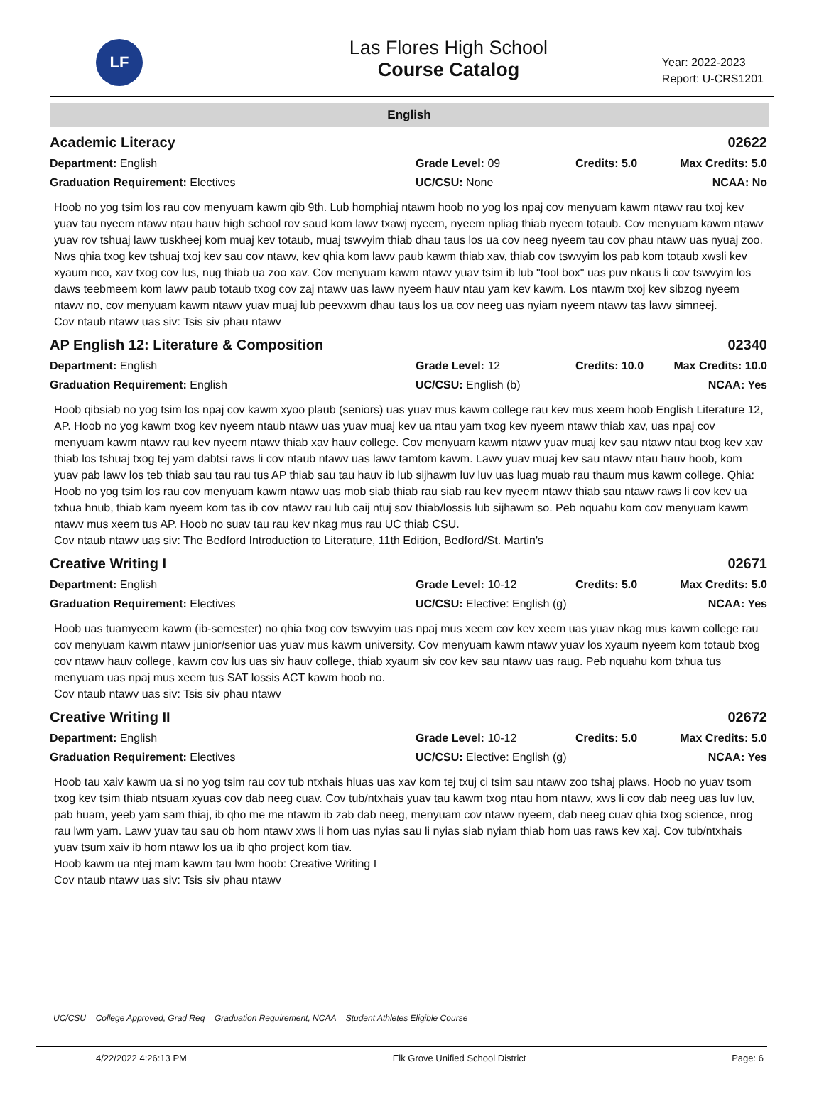LF
Las Flores High School
Course Catalog
Year: 2022-2023
Report: U-CRS1201
English
Academic Literacy 02622
Department: English
Graduation Requirement: Electives
Grade Level: 09
UC/CSU: None
Credits: 5.0
Max Credits: 5.0
NCAA: No
Hoob no yog tsim los rau cov menyuam kawm qib 9th. Lub homphiaj ntawm hoob no yog los npaj cov menyuam kawm ntawv rau txoj kev yuav tau nyeem ntawv ntau hauv high school rov saud kom lawv txawj nyeem, nyeem npliag thiab nyeem totaub. Cov menyuam kawm ntawv yuav rov tshuaj lawv tuskheej kom muaj kev totaub, muaj tswvyim thiab dhau taus los ua cov neeg nyeem tau cov phau ntawv uas nyuaj zoo. Nws qhia txog kev tshuaj txoj kev sau cov ntawv, kev qhia kom lawv paub kawm thiab xav, thiab cov tswvyim los pab kom totaub xwsli kev xyaum nco, xav txog cov lus, nug thiab ua zoo xav. Cov menyuam kawm ntawv yuav tsim ib lub "tool box" uas puv nkaus li cov tswvyim los daws teebmeem kom lawv paub totaub txog cov zaj ntawv uas lawv nyeem hauv ntau yam kev kawm. Los ntawm txoj kev sibzog nyeem ntawv no, cov menyuam kawm ntawv yuav muaj lub peevxwm dhau taus los ua cov neeg uas nyiam nyeem ntawv tas lawv simneej.
Cov ntaub ntawv uas siv: Tsis siv phau ntawv
AP English 12: Literature & Composition 02340
Department: English
Graduation Requirement: English
Grade Level: 12
UC/CSU: English (b)
Credits: 10.0
Max Credits: 10.0
NCAA: Yes
Hoob qibsiab no yog tsim los npaj cov kawm xyoo plaub (seniors) uas yuav mus kawm college rau kev mus xeem hoob English Literature 12, AP. Hoob no yog kawm txog kev nyeem ntaub ntawv uas yuav muaj kev ua ntau yam txog kev nyeem ntawv thiab xav, uas npaj cov menyuam kawm ntawv rau kev nyeem ntawv thiab xav hauv college. Cov menyuam kawm ntawv yuav muaj kev sau ntawv ntau txog kev xav thiab los tshuaj txog tej yam dabtsi raws li cov ntaub ntawv uas lawv tamtom kawm. Lawv yuav muaj kev sau ntawv ntau hauv hoob, kom yuav pab lawv los teb thiab sau tau rau tus AP thiab sau tau hauv ib lub sijhawm luv luv uas luag muab rau thaum mus kawm college. Qhia: Hoob no yog tsim los rau cov menyuam kawm ntawv uas mob siab thiab rau siab rau kev nyeem ntawv thiab sau ntawv raws li cov kev ua txhua hnub, thiab kam nyeem kom tas ib cov ntawv rau lub caij ntuj sov thiab/lossis lub sijhawm so. Peb nquahu kom cov menyuam kawm ntawv mus xeem tus AP. Hoob no suav tau rau kev nkag mus rau UC thiab CSU.
Cov ntaub ntawv uas siv: The Bedford Introduction to Literature, 11th Edition, Bedford/St. Martin's
Creative Writing I 02671
Department: English
Graduation Requirement: Electives
Grade Level: 10-12
UC/CSU: Elective: English (g)
Credits: 5.0
Max Credits: 5.0
NCAA: Yes
Hoob uas tuamyeem kawm (ib-semester) no qhia txog cov tswvyim uas npaj mus xeem cov kev xeem uas yuav nkag mus kawm college rau cov menyuam kawm ntawv junior/senior uas yuav mus kawm university. Cov menyuam kawm ntawv yuav los xyaum nyeem kom totaub txog cov ntawv hauv college, kawm cov lus uas siv hauv college, thiab xyaum siv cov kev sau ntawv uas raug. Peb nquahu kom txhua tus menyuam uas npaj mus xeem tus SAT lossis ACT kawm hoob no.
Cov ntaub ntawv uas siv: Tsis siv phau ntawv
Creative Writing II 02672
Department: English
Graduation Requirement: Electives
Grade Level: 10-12
UC/CSU: Elective: English (g)
Credits: 5.0
Max Credits: 5.0
NCAA: Yes
Hoob tau xaiv kawm ua si no yog tsim rau cov tub ntxhais hluas uas xav kom tej txuj ci tsim sau ntawv zoo tshaj plaws. Hoob no yuav tsom txog kev tsim thiab ntsuam xyuas cov dab neeg cuav. Cov tub/ntxhais yuav tau kawm txog ntau hom ntawv, xws li cov dab neeg uas luv luv, pab huam, yeeb yam sam thiaj, ib qho me me ntawm ib zab dab neeg, menyuam cov ntawv nyeem, dab neeg cuav qhia txog science, nrog rau lwm yam. Lawv yuav tau sau ob hom ntawv xws li hom uas nyias sau li nyias siab nyiam thiab hom uas raws kev xaj. Cov tub/ntxhais yuav tsum xaiv ib hom ntawv los ua ib qho project kom tiav.
Hoob kawm ua ntej mam kawm tau lwm hoob: Creative Writing I
Cov ntaub ntawv uas siv: Tsis siv phau ntawv
UC/CSU = College Approved, Grad Req = Graduation Requirement, NCAA = Student Athletes Eligible Course
4/22/2022 4:26:13 PM Elk Grove Unified School District Page: 6